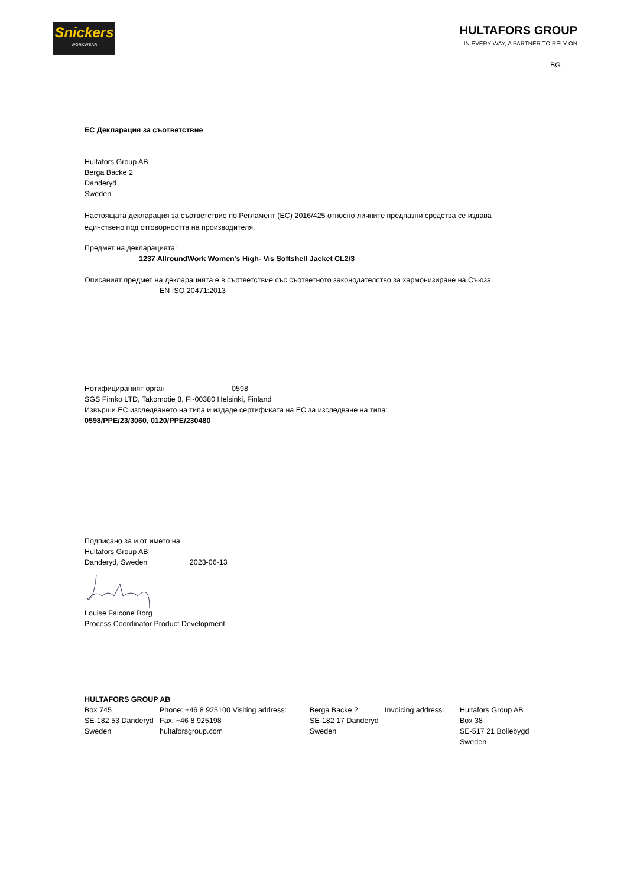Snickers
WORKWEAR
HULTAFORS GROUP
IN EVERY WAY, A PARTNER TO RELY ON
BG
ЕС Декларация за съответствие
Hultafors Group AB
Berga Backe 2
Danderyd
Sweden
Настоящата декларация за съответствие по Регламент (ЕС) 2016/425 относно личните предпазни средства се издава
единствено под отговорността на производителя.
Предмет на декларацията:
1237 AllroundWork Women's High- Vis Softshell Jacket CL2/3
Описаният предмет на декларацията е в съответствие със съответното законодателство за хармонизиране на Съюза.
EN ISO 20471:2013
Нотифицираният орган 0598
SGS Fimko LTD, Takomotie 8, FI-00380 Helsinki, Finland
Извърши ЕС изследването на типа и издаде сертификата на ЕС за изследване на типа:
0598/PPE/23/3060, 0120/PPE/230480
Подписано за и от името на
Hultafors Group AB
Danderyd, Sweden 2023-06-13
Louise Falcone Borg
Process Coordinator Product Development
HULTAFORS GROUP AB
Box 745
SE-182 53 Danderyd
Sweden
Phone: +46 8 925100 Visiting address:
Fax: +46 8 925198
hultaforsgroup.com
Berga Backe 2
SE-182 17 Danderyd
Sweden
Invoicing address:
Hultafors Group AB
Box 38
SE-517 21 Bollebygd
Sweden